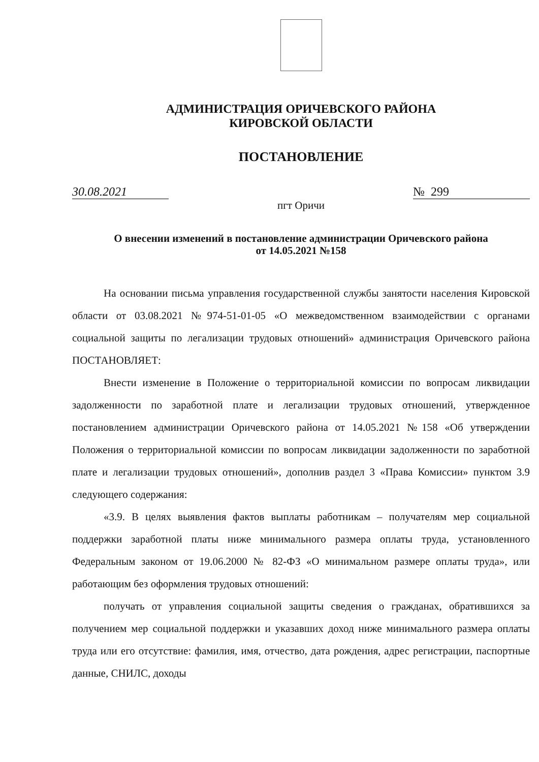АДМИНИСТРАЦИЯ ОРИЧЕВСКОГО РАЙОНА
КИРОВСКОЙ ОБЛАСТИ
ПОСТАНОВЛЕНИЕ
30.08.2021 № 299
пгт Оричи
О внесении изменений в постановление администрации Оричевского района
от 14.05.2021 №158
На основании письма управления государственной службы занятости населения Кировской области от 03.08.2021 №974-51-01-05 «О межведомственном взаимодействии с органами социальной защиты по легализации трудовых отношений» администрация Оричевского района ПОСТАНОВЛЯЕТ:
Внести изменение в Положение о территориальной комиссии по вопросам ликвидации задолженности по заработной плате и легализации трудовых отношений, утвержденное постановлением администрации Оричевского района от 14.05.2021 №158 «Об утверждении Положения о территориальной комиссии по вопросам ликвидации задолженности по заработной плате и легализации трудовых отношений», дополнив раздел 3 «Права Комиссии» пунктом 3.9 следующего содержания:
«3.9. В целях выявления фактов выплаты работникам – получателям мер социальной поддержки заработной платы ниже минимального размера оплаты труда, установленного Федеральным законом от 19.06.2000 № 82-ФЗ «О минимальном размере оплаты труда», или работающим без оформления трудовых отношений:
получать от управления социальной защиты сведения о гражданах, обратившихся за получением мер социальной поддержки и указавших доход ниже минимального размера оплаты труда или его отсутствие: фамилия, имя, отчество, дата рождения, адрес регистрации, паспортные данные, СНИЛС, доходы